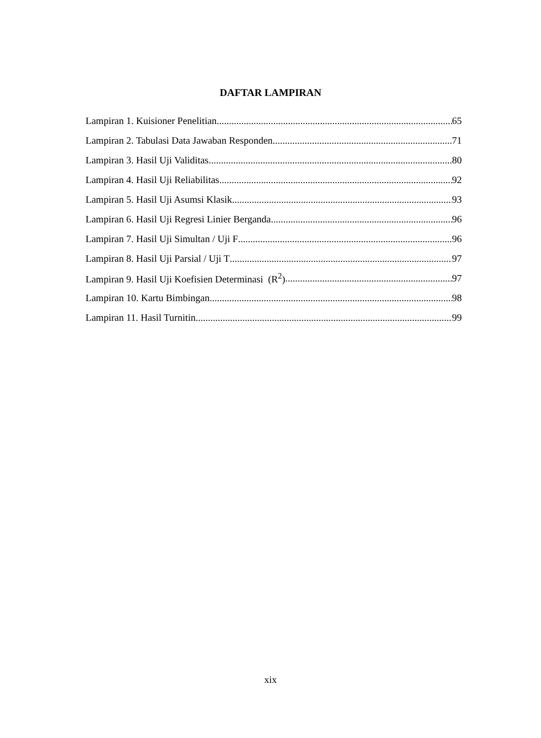DAFTAR LAMPIRAN
Lampiran 1. Kuisioner Penelitian 65
Lampiran 2. Tabulasi Data Jawaban Responden 71
Lampiran 3. Hasil Uji Validitas 80
Lampiran 4. Hasil Uji Reliabilitas 92
Lampiran 5. Hasil Uji Asumsi Klasik 93
Lampiran 6. Hasil Uji Regresi Linier Berganda 96
Lampiran 7. Hasil Uji Simultan / Uji F 96
Lampiran 8. Hasil Uji Parsial / Uji T 97
Lampiran 9. Hasil Uji Koefisien Determinasi (R<sup>2</sup>) 97
Lampiran 10. Kartu Bimbingan 98
Lampiran 11. Hasil Turnitin 99
xix